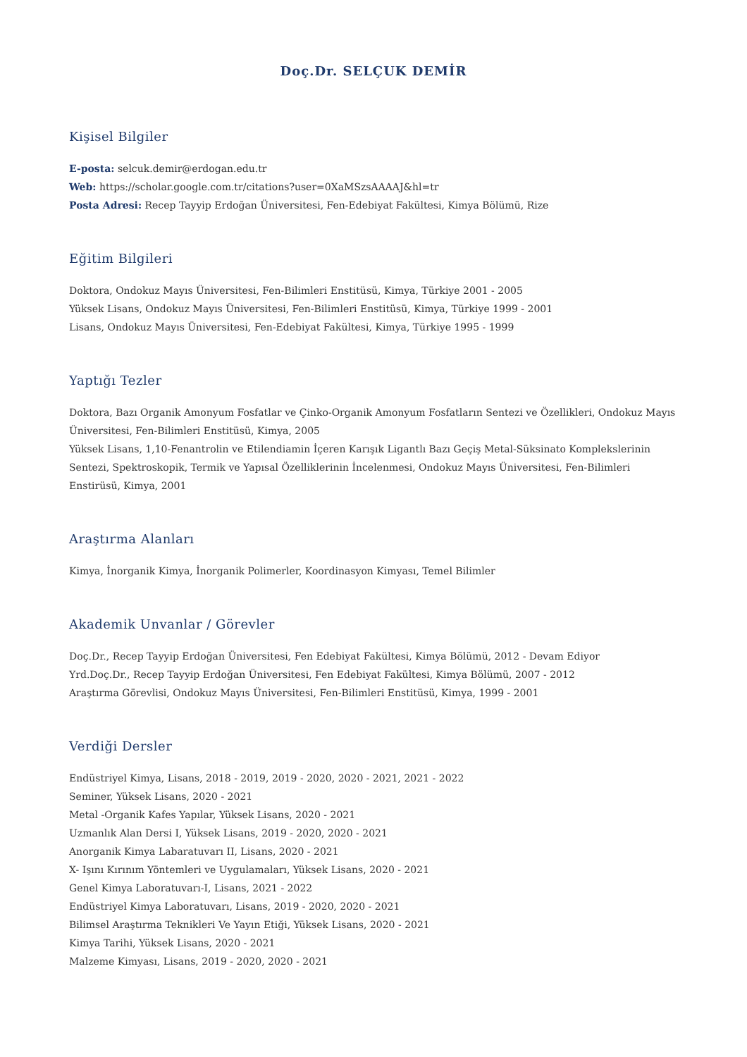Doç.Dr. SELÇUK DEMİR
Kişisel Bilgiler
E-posta: selcuk.demir@erdogan.edu.tr
Web: https://scholar.google.com.tr/citations?user=0XaMSzsAAAAJ&hl=tr
Posta Adresi: Recep Tayyip Erdoğan Üniversitesi, Fen-Edebiyat Fakültesi, Kimya Bölümü, Rize
Eğitim Bilgileri
Doktora, Ondokuz Mayıs Üniversitesi, Fen-Bilimleri Enstitüsü, Kimya, Türkiye 2001 - 2005
Yüksek Lisans, Ondokuz Mayıs Üniversitesi, Fen-Bilimleri Enstitüsü, Kimya, Türkiye 1999 - 2001
Lisans, Ondokuz Mayıs Üniversitesi, Fen-Edebiyat Fakültesi, Kimya, Türkiye 1995 - 1999
Yaptığı Tezler
Doktora, Bazı Organik Amonyum Fosfatlar ve Çinko-Organik Amonyum Fosfatların Sentezi ve Özellikleri, Ondokuz Mayıs Üniversitesi, Fen-Bilimleri Enstitüsü, Kimya, 2005
Yüksek Lisans, 1,10-Fenantrolin ve Etilendiamin İçeren Karışık Ligantlı Bazı Geçiş Metal-Süksinato Komplekslerinin Sentezi, Spektroskopik, Termik ve Yapısal Özelliklerinin İncelenmesi, Ondokuz Mayıs Üniversitesi, Fen-Bilimleri Enstirüsü, Kimya, 2001
Araştırma Alanları
Kimya, İnorganik Kimya, İnorganik Polimerler, Koordinasyon Kimyası, Temel Bilimler
Akademik Unvanlar / Görevler
Doç.Dr., Recep Tayyip Erdoğan Üniversitesi, Fen Edebiyat Fakültesi, Kimya Bölümü, 2012 - Devam Ediyor
Yrd.Doç.Dr., Recep Tayyip Erdoğan Üniversitesi, Fen Edebiyat Fakültesi, Kimya Bölümü, 2007 - 2012
Araştırma Görevlisi, Ondokuz Mayıs Üniversitesi, Fen-Bilimleri Enstitüsü, Kimya, 1999 - 2001
Verdiği Dersler
Endüstriyel Kimya, Lisans, 2018 - 2019, 2019 - 2020, 2020 - 2021, 2021 - 2022
Seminer, Yüksek Lisans, 2020 - 2021
Metal -Organik Kafes Yapılar, Yüksek Lisans, 2020 - 2021
Uzmanlık Alan Dersi I, Yüksek Lisans, 2019 - 2020, 2020 - 2021
Anorganik Kimya Labaratuvarı II, Lisans, 2020 - 2021
X- Işını Kırınım Yöntemleri ve Uygulamaları, Yüksek Lisans, 2020 - 2021
Genel Kimya Laboratuvarı-I, Lisans, 2021 - 2022
Endüstriyel Kimya Laboratuvarı, Lisans, 2019 - 2020, 2020 - 2021
Bilimsel Araştırma Teknikleri Ve Yayın Etiği, Yüksek Lisans, 2020 - 2021
Kimya Tarihi, Yüksek Lisans, 2020 - 2021
Malzeme Kimyası, Lisans, 2019 - 2020, 2020 - 2021